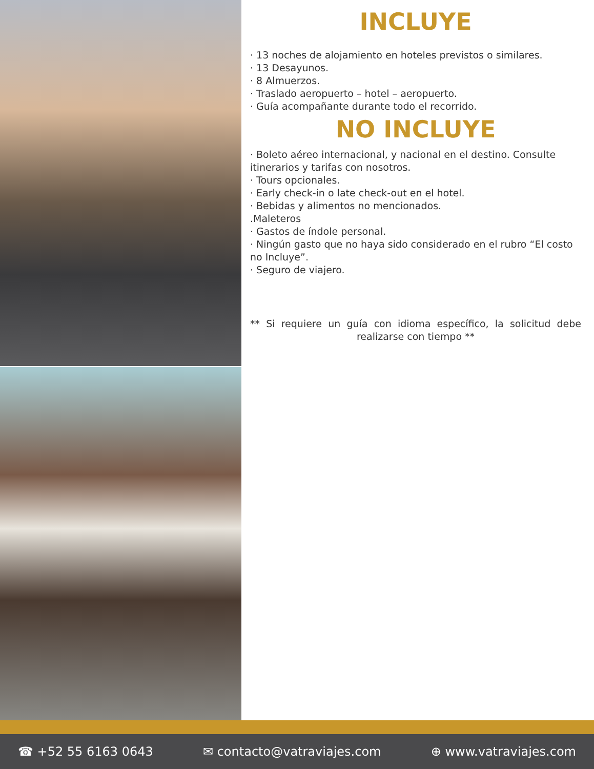INCLUYE
· 13 noches de alojamiento en hoteles previstos o similares.
· 13 Desayunos.
· 8 Almuerzos.
· Traslado aeropuerto – hotel – aeropuerto.
· Guía acompañante durante todo el recorrido.
NO INCLUYE
· Boleto aéreo internacional, y nacional en el destino. Consulte itinerarios y tarifas con nosotros.
· Tours opcionales.
· Early check-in o late check-out en el hotel.
· Bebidas y alimentos no mencionados.
.Maleteros
· Gastos de índole personal.
· Ningún gasto que no haya sido considerado en el rubro “El costo no Incluye”.
· Seguro de viajero.
** Si requiere un guía con idioma específico, la solicitud debe realizarse con tiempo **
☎ +52 55 6163 0643 ✉ contacto@vatraviajes.com ⊕ www.vatraviajes.com